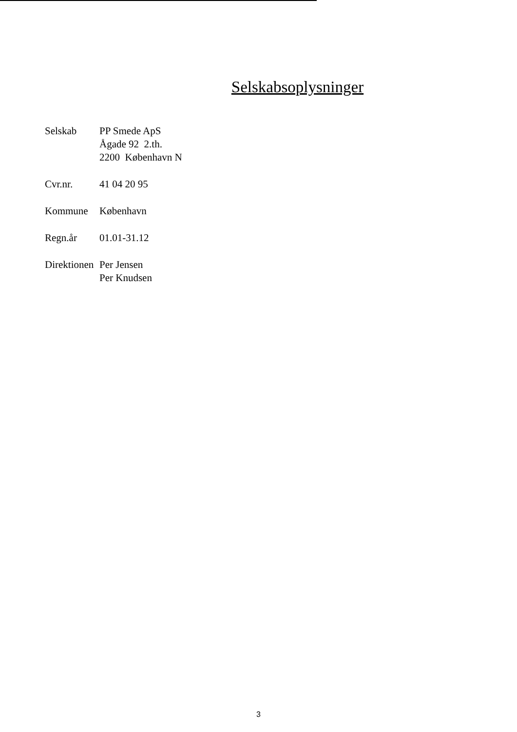Selskabsoplysninger
| Selskab | PP Smede ApS Ågade 92 2.th. 2200 København N |
| Cvr.nr. | 41 04 20 95 |
| Kommune | København |
| Regn.år | 01.01-31.12 |
| Direktionen | Per Jensen Per Knudsen |
3